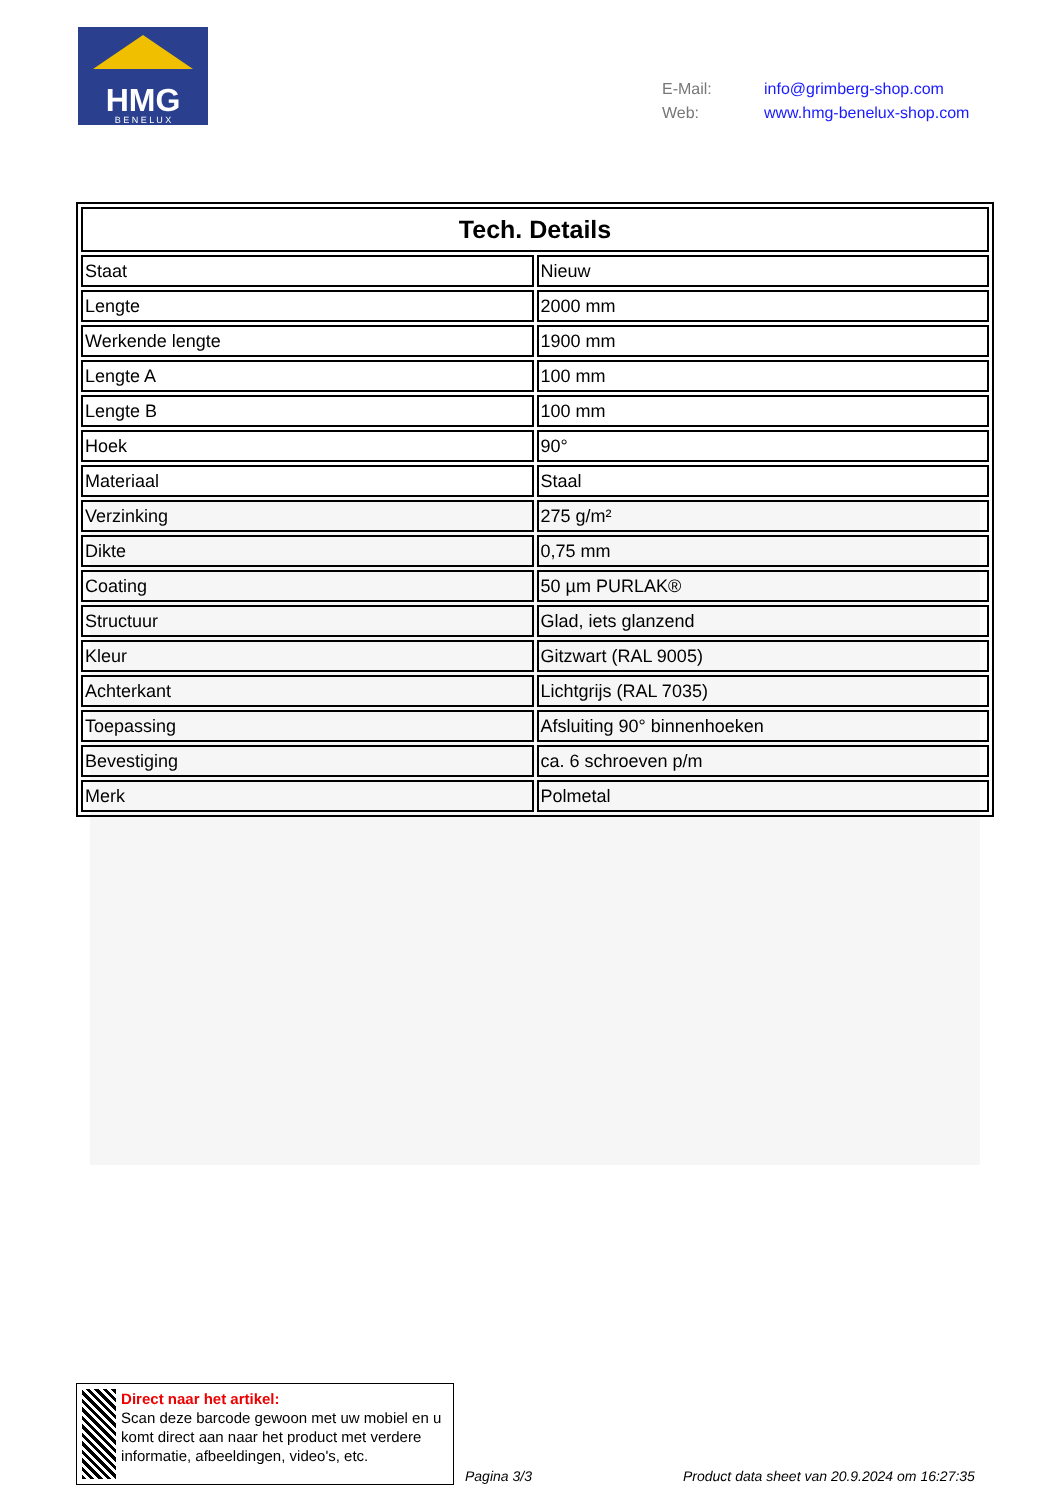HMG
B E N E L U X
| E-Mail: | info@grimberg-shop.com |
| Web: | www.hmg-benelux-shop.com |
| Tech. Details | |
| --- | --- |
| Staat | Nieuw |
| Lengte | 2000 mm |
| Werkende lengte | 1900 mm |
| Lengte A | 100 mm |
| Lengte B | 100 mm |
| Hoek | 90° |
| Materiaal | Staal |
| Verzinking | 275 g/m² |
| Dikte | 0,75 mm |
| Coating | 50 µm PURLAK® |
| Structuur | Glad, iets glanzend |
| Kleur | Gitzwart (RAL 9005) |
| Achterkant | Lichtgrijs (RAL 7035) |
| Toepassing | Afsluiting 90° binnenhoeken |
| Bevestiging | ca. 6 schroeven p/m |
| Merk | Polmetal |
Direct naar het artikel:
Scan deze barcode gewoon met uw mobiel en u komt direct aan naar het product met verdere informatie, afbeeldingen, video's, etc.
Pagina 3/3
Product data sheet van 20.9.2024 om 16:27:35